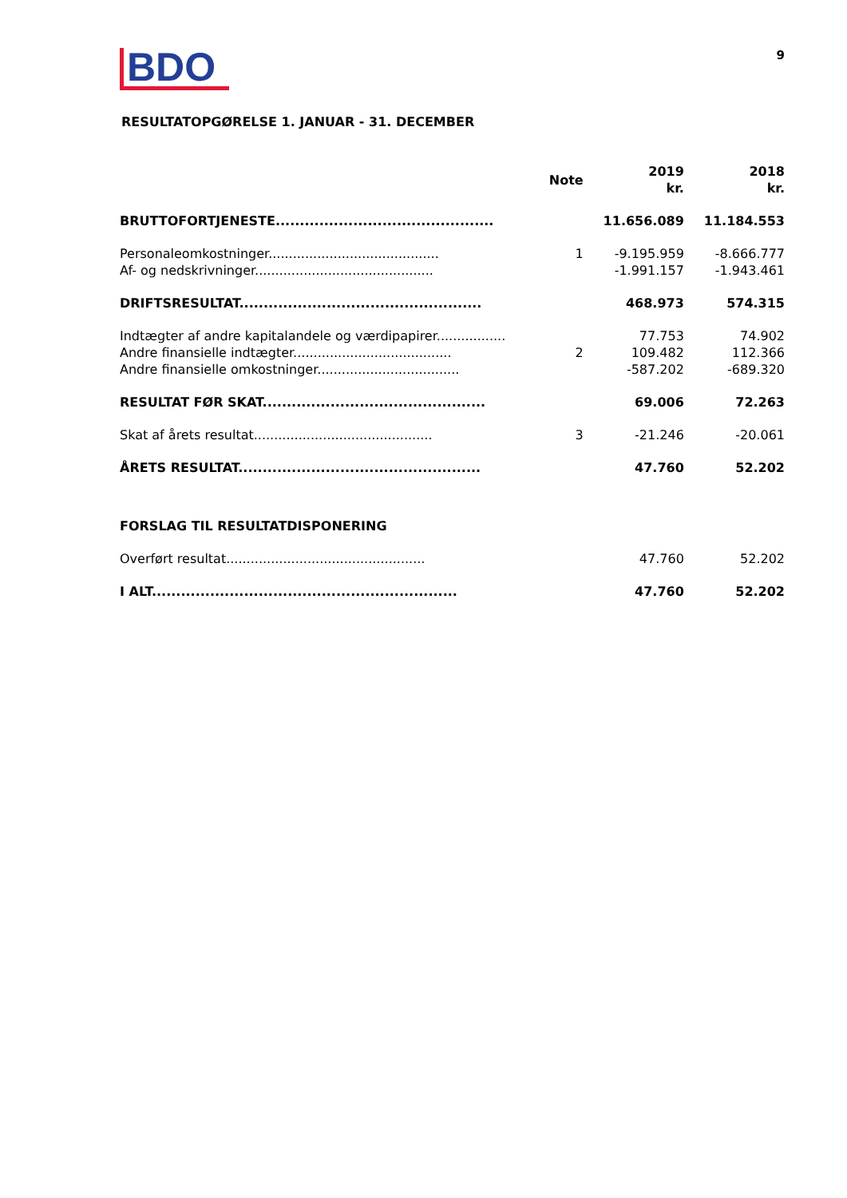BDO
9
RESULTATOPGØRELSE 1. JANUAR - 31. DECEMBER
| | Note | 2019 kr. | 2018 kr. |
| --- | --- | --- | --- |
| BRUTTOFORTJENESTE............................................. | | 11.656.089 | 11.184.553 |
| Personaleomkostninger.......................................... | 1 | -9.195.959 | -8.666.777 |
| Af- og nedskrivninger............................................ | | -1.991.157 | -1.943.461 |
| DRIFTSRESULTAT.................................................. | | 468.973 | 574.315 |
| Indtægter af andre kapitalandele og værdipapirer................. | | 77.753 | 74.902 |
| Andre finansielle indtægter....................................... | 2 | 109.482 | 112.366 |
| Andre finansielle omkostninger................................... | | -587.202 | -689.320 |
| RESULTAT FØR SKAT.............................................. | | 69.006 | 72.263 |
| Skat af årets resultat............................................ | 3 | -21.246 | -20.061 |
| ÅRETS RESULTAT.................................................. | | 47.760 | 52.202 |
| FORSLAG TIL RESULTATDISPONERING | | | |
| Overført resultat................................................. | | 47.760 | 52.202 |
| I ALT............................................................... | | 47.760 | 52.202 |